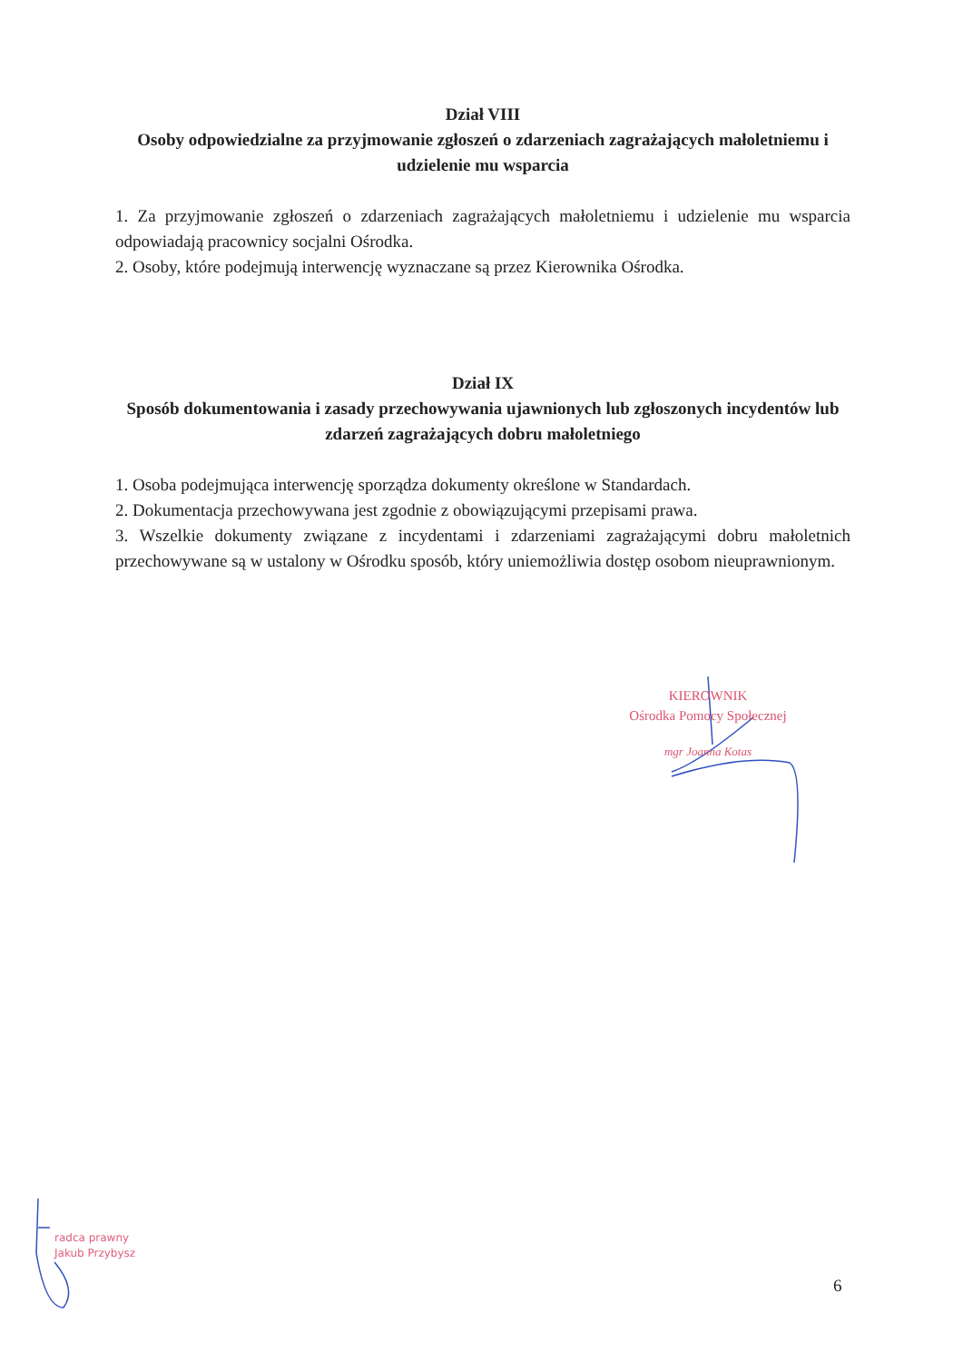Dział VIII
Osoby odpowiedzialne za przyjmowanie zgłoszeń o zdarzeniach zagrażających małoletniemu i udzielenie mu wsparcia
1. Za przyjmowanie zgłoszeń o zdarzeniach zagrażających małoletniemu i udzielenie mu wsparcia odpowiadają pracownicy socjalni Ośrodka.
2. Osoby, które podejmują interwencję wyznaczane są przez Kierownika Ośrodka.
Dział IX
Sposób dokumentowania i zasady przechowywania ujawnionych lub zgłoszonych incydentów lub zdarzeń zagrażających dobru małoletniego
1. Osoba podejmująca interwencję sporządza dokumenty określone w Standardach.
2. Dokumentacja przechowywana jest zgodnie z obowiązującymi przepisami prawa.
3. Wszelkie dokumenty związane z incydentami i zdarzeniami zagrażającymi dobru małoletnich przechowywane są w ustalony w Ośrodku sposób, który uniemożliwia dostęp osobom nieuprawnionym.
KIEROWNIK
Ośrodka Pomocy Społecznej
mgr Joanna Kotas
radca prawny
Jakub Przybysz
6